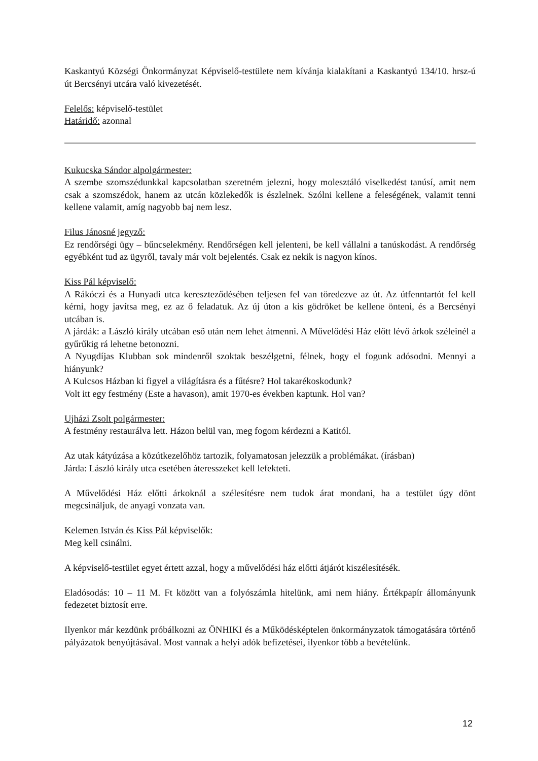Kaskantyú Községi Önkormányzat Képviselő-testülete nem kívánja kialakítani a Kaskantyú 134/10. hrsz-ú út Bercsényi utcára való kivezetését.
Felelős: képviselő-testület
Határidő: azonnal
Kukucska Sándor alpolgármester:
A szembe szomszédunkkal kapcsolatban szeretném jelezni, hogy molesztáló viselkedést tanúsí, amit nem csak a szomszédok, hanem az utcán közlekedők is észlelnek. Szólni kellene a feleségének, valamit tenni kellene valamit, amíg nagyobb baj nem lesz.
Filus Jánosné jegyző:
Ez rendőrségi ügy – bűncselekmény. Rendőrségen kell jelenteni, be kell vállalni a tanúskodást. A rendőrség egyébként tud az ügyről, tavaly már volt bejelentés. Csak ez nekik is nagyon kínos.
Kiss Pál képviselő:
A Rákóczi és a Hunyadi utca kereszteződésében teljesen fel van töredezve az út. Az útfenntartót fel kell kérni, hogy javítsa meg, ez az ő feladatuk. Az új úton a kis gödröket be kellene önteni, és a Bercsényi utcában is.
A járdák: a László király utcában eső után nem lehet átmenni. A Művelődési Ház előtt lévő árkok széleinél a gyűrűkig rá lehetne betonozni.
A Nyugdíjas Klubban sok mindenről szoktak beszélgetni, félnek, hogy el fogunk adósodni. Mennyi a hiányunk?
A Kulcsos Házban ki figyel a világításra és a fűtésre? Hol takarékoskodunk?
Volt itt egy festmény (Este a havason), amit 1970-es években kaptunk. Hol van?
Ujházi Zsolt polgármester:
A festmény restaurálva lett. Házon belül van, meg fogom kérdezni a Katitól.
Az utak kátyúzása a közútkezelőhöz tartozik, folyamatosan jelezzük a problémákat. (írásban)
Járda: László király utca esetében áteresszeket kell lefekteti.
A Művelődési Ház előtti árkoknál a szélesítésre nem tudok árat mondani, ha a testület úgy dönt megcsináljuk, de anyagi vonzata van.
Kelemen István és Kiss Pál képviselők:
Meg kell csinálni.
A képviselő-testület egyet értett azzal, hogy a művelődési ház előtti átjárót kiszélesítésék.
Eladósodás: 10 – 11 M. Ft között van a folyószámla hitelünk, ami nem hiány. Értékpapír állományunk fedezetet biztosít erre.
Ilyenkor már kezdünk próbálkozni az ÖNHIKI és a Működésképtelen önkormányzatok támogatására történő pályázatok benyújtásával. Most vannak a helyi adók befizetései, ilyenkor több a bevételünk.
12